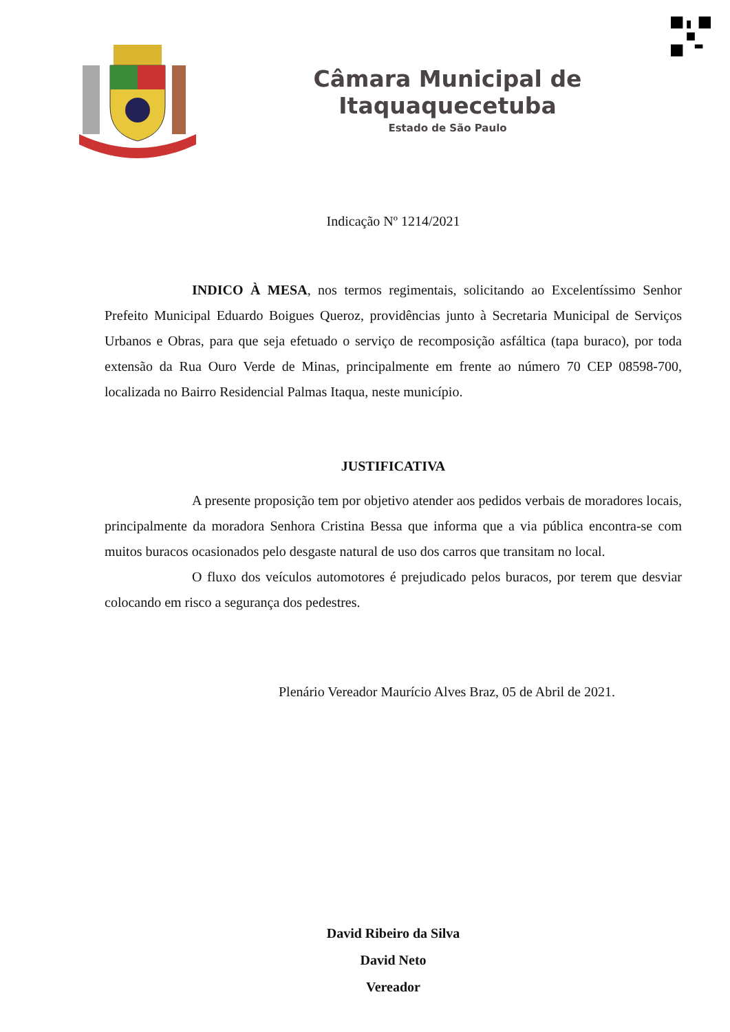Câmara Municipal de Itaquaquecetuba
Estado de São Paulo
Indicação Nº 1214/2021
INDICO À MESA, nos termos regimentais, solicitando ao Excelentíssimo Senhor Prefeito Municipal Eduardo Boigues Queroz, providências junto à Secretaria Municipal de Serviços Urbanos e Obras, para que seja efetuado o serviço de recomposição asfáltica (tapa buraco), por toda extensão da Rua Ouro Verde de Minas, principalmente em frente ao número 70 CEP 08598-700, localizada no Bairro Residencial Palmas Itaqua, neste município.
JUSTIFICATIVA
A presente proposição tem por objetivo atender aos pedidos verbais de moradores locais, principalmente da moradora Senhora Cristina Bessa que informa que a via pública encontra-se com muitos buracos ocasionados pelo desgaste natural de uso dos carros que transitam no local.
O fluxo dos veículos automotores é prejudicado pelos buracos, por terem que desviar colocando em risco a segurança dos pedestres.
Plenário Vereador Maurício Alves Braz, 05 de Abril de 2021.
David Ribeiro da Silva
David Neto
Vereador